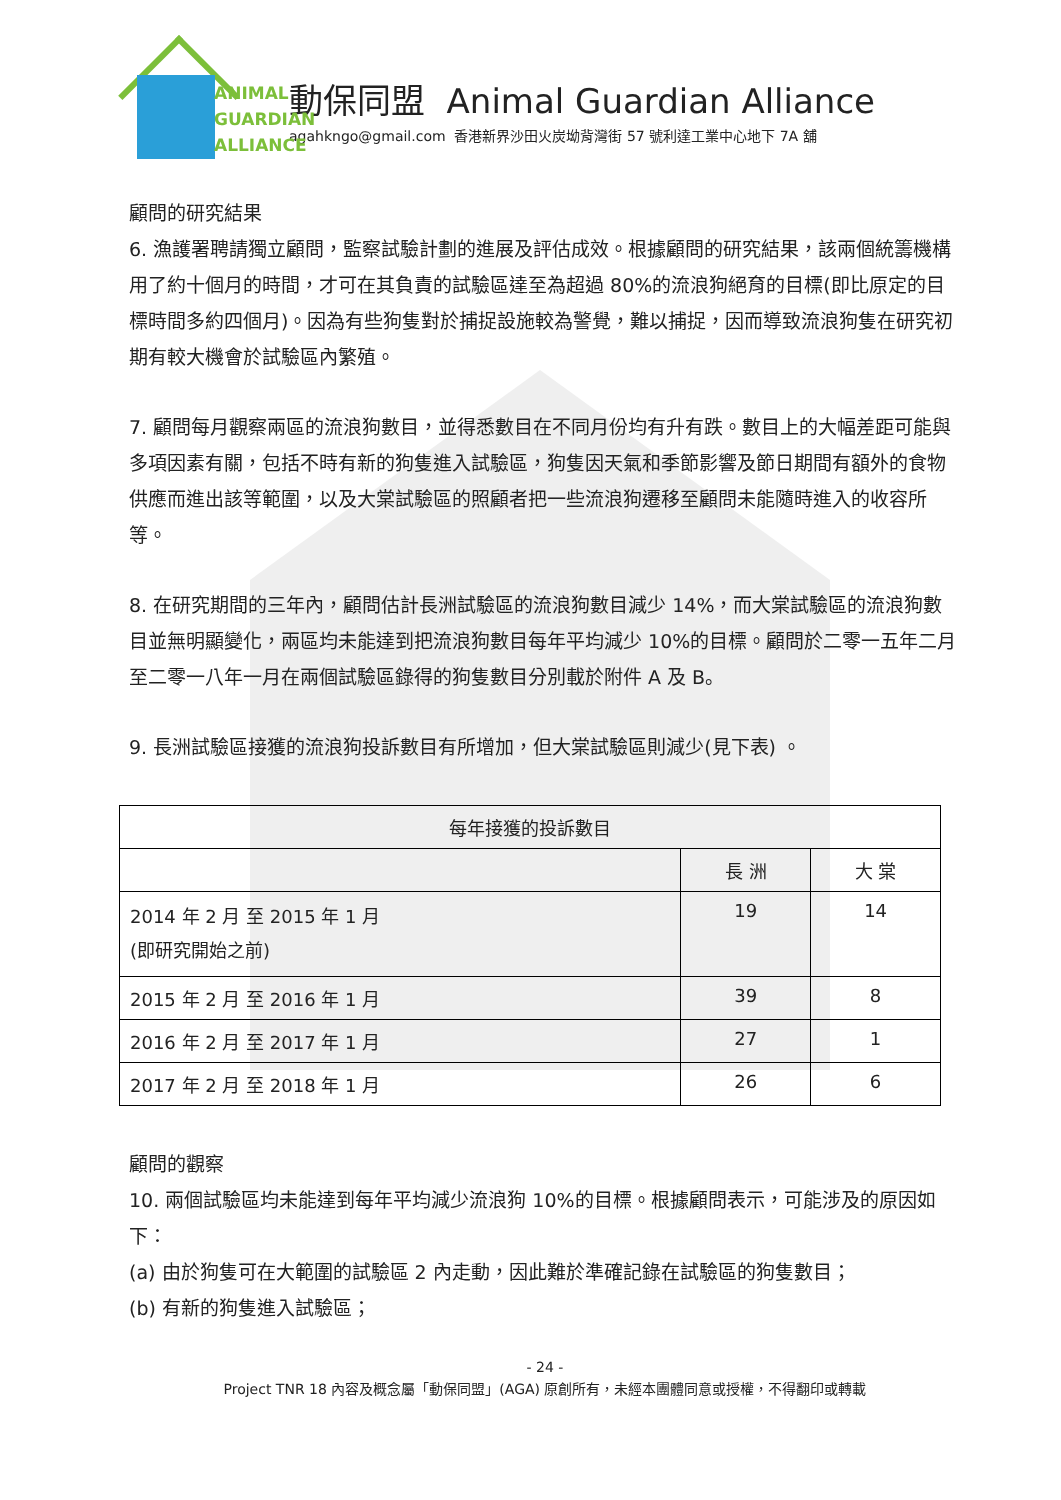ANIMAL
GUARDIAN
ALLIANCE
動保同盟 Animal Guardian Alliance
agahkngo@gmail.com 香港新界沙田火炭坳背灣街 57 號利達工業中心地下 7A 舖
顧問的研究結果
6. 漁護署聘請獨立顧問，監察試驗計劃的進展及評估成效。根據顧問的研究結果，該兩個統籌機構用了約十個月的時間，才可在其負責的試驗區達至為超過 80%的流浪狗絕育的目標(即比原定的目標時間多約四個月)。因為有些狗隻對於捕捉設施較為警覺，難以捕捉，因而導致流浪狗隻在研究初期有較大機會於試驗區內繁殖。
7. 顧問每月觀察兩區的流浪狗數目，並得悉數目在不同月份均有升有跌。數目上的大幅差距可能與多項因素有關，包括不時有新的狗隻進入試驗區，狗隻因天氣和季節影響及節日期間有額外的食物供應而進出該等範圍，以及大棠試驗區的照顧者把一些流浪狗遷移至顧問未能隨時進入的收容所等。
8. 在研究期間的三年內，顧問估計長洲試驗區的流浪狗數目減少 14%，而大棠試驗區的流浪狗數目並無明顯變化，兩區均未能達到把流浪狗數目每年平均減少 10%的目標。顧問於二零一五年二月至二零一八年一月在兩個試驗區錄得的狗隻數目分別載於附件 A 及 B。
9. 長洲試驗區接獲的流浪狗投訴數目有所增加，但大棠試驗區則減少(見下表) 。
| 每年接獲的投訴數目 | | |
| | 長 洲 | 大 棠 |
| 2014 年 2 月 至 2015 年 1 月 (即研究開始之前) | 19 | 14 |
| 2015 年 2 月 至 2016 年 1 月 | 39 | 8 |
| 2016 年 2 月 至 2017 年 1 月 | 27 | 1 |
| 2017 年 2 月 至 2018 年 1 月 | 26 | 6 |
顧問的觀察
10. 兩個試驗區均未能達到每年平均減少流浪狗 10%的目標。根據顧問表示，可能涉及的原因如下：
(a) 由於狗隻可在大範圍的試驗區 2 內走動，因此難於準確記錄在試驗區的狗隻數目；
(b) 有新的狗隻進入試驗區；
- 24 -
Project TNR 18 內容及概念屬「動保同盟」(AGA) 原創所有，未經本團體同意或授權，不得翻印或轉載